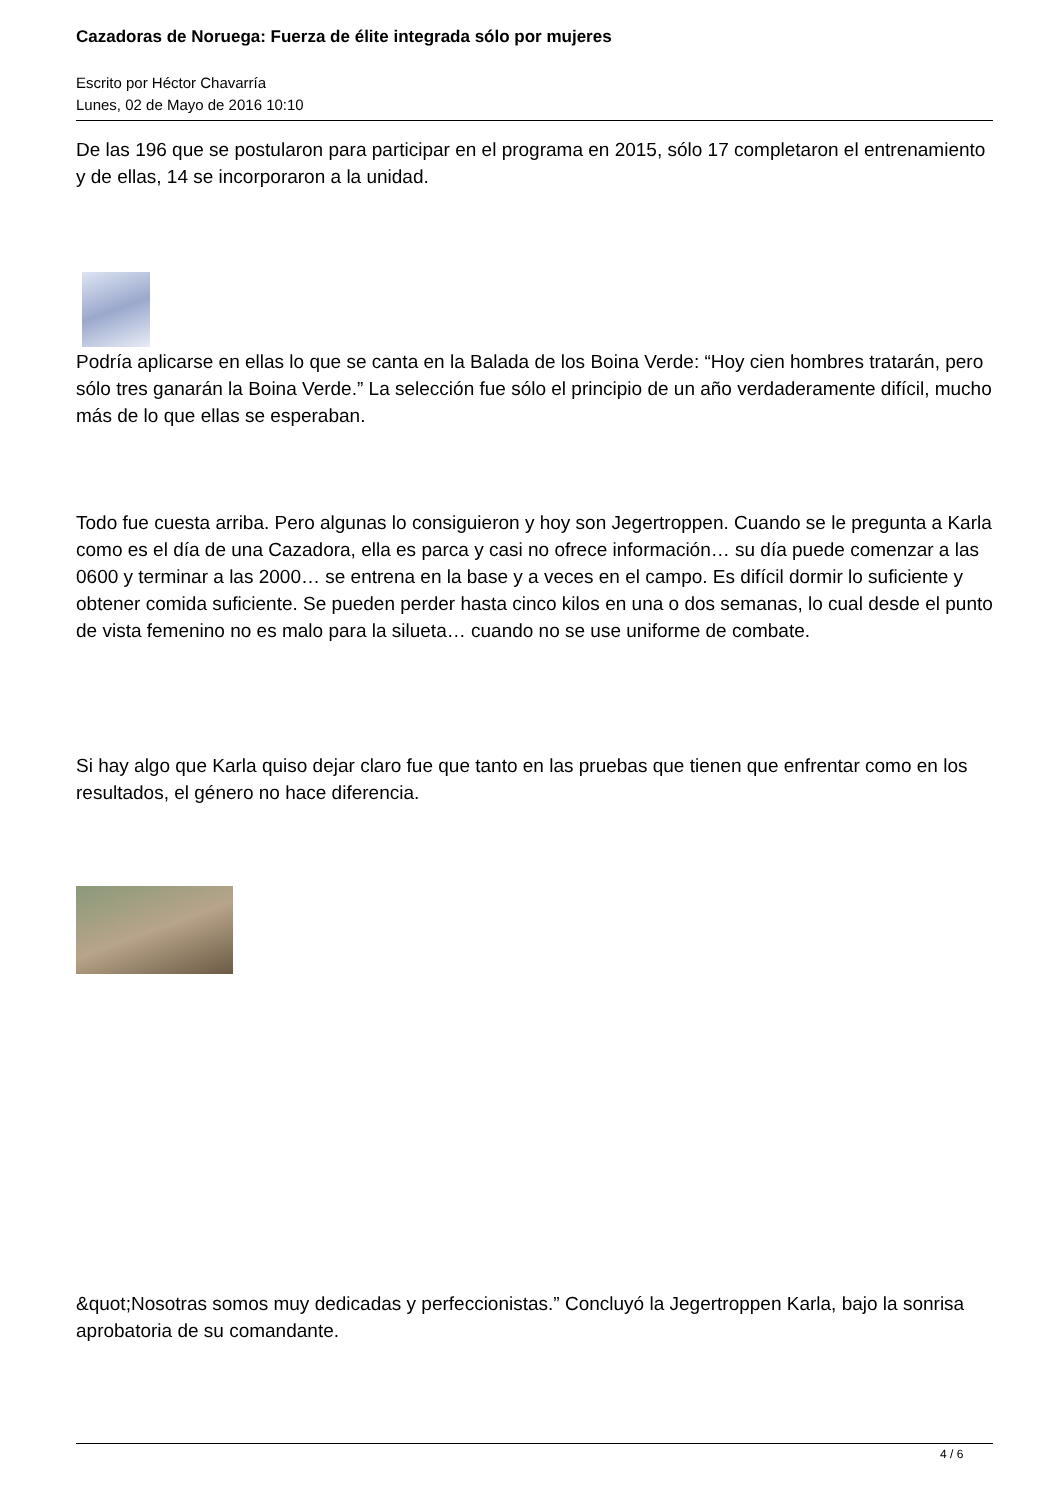Cazadoras de Noruega: Fuerza de élite integrada sólo por mujeres
Escrito por Héctor Chavarría
Lunes, 02 de Mayo de 2016 10:10
De las 196 que se postularon para participar en el programa en 2015, sólo 17 completaron el entrenamiento y de ellas, 14 se incorporaron a la unidad.
Podría aplicarse en ellas lo que se canta en la Balada de los Boina Verde: “Hoy cien hombres tratarán, pero sólo tres ganarán la Boina Verde.” La selección fue sólo el principio de un año verdaderamente difícil, mucho más de lo que ellas se esperaban.
Todo fue cuesta arriba. Pero algunas lo consiguieron y hoy son Jegertroppen. Cuando se le pregunta a Karla como es el día de una Cazadora, ella es parca y casi no ofrece información… su día puede comenzar a las 0600 y terminar a las 2000… se entrena en la base y a veces en el campo. Es difícil dormir lo suficiente y obtener comida suficiente. Se pueden perder hasta cinco kilos en una o dos semanas, lo cual desde el punto de vista femenino no es malo para la silueta… cuando no se use uniforme de combate.
Si hay algo que Karla quiso dejar claro fue que tanto en las pruebas que tienen que enfrentar como en los resultados, el género no hace diferencia.
&quot;Nosotras somos muy dedicadas y perfeccionistas.” Concluyó la Jegertroppen Karla, bajo la sonrisa aprobatoria de su comandante.
4 / 6